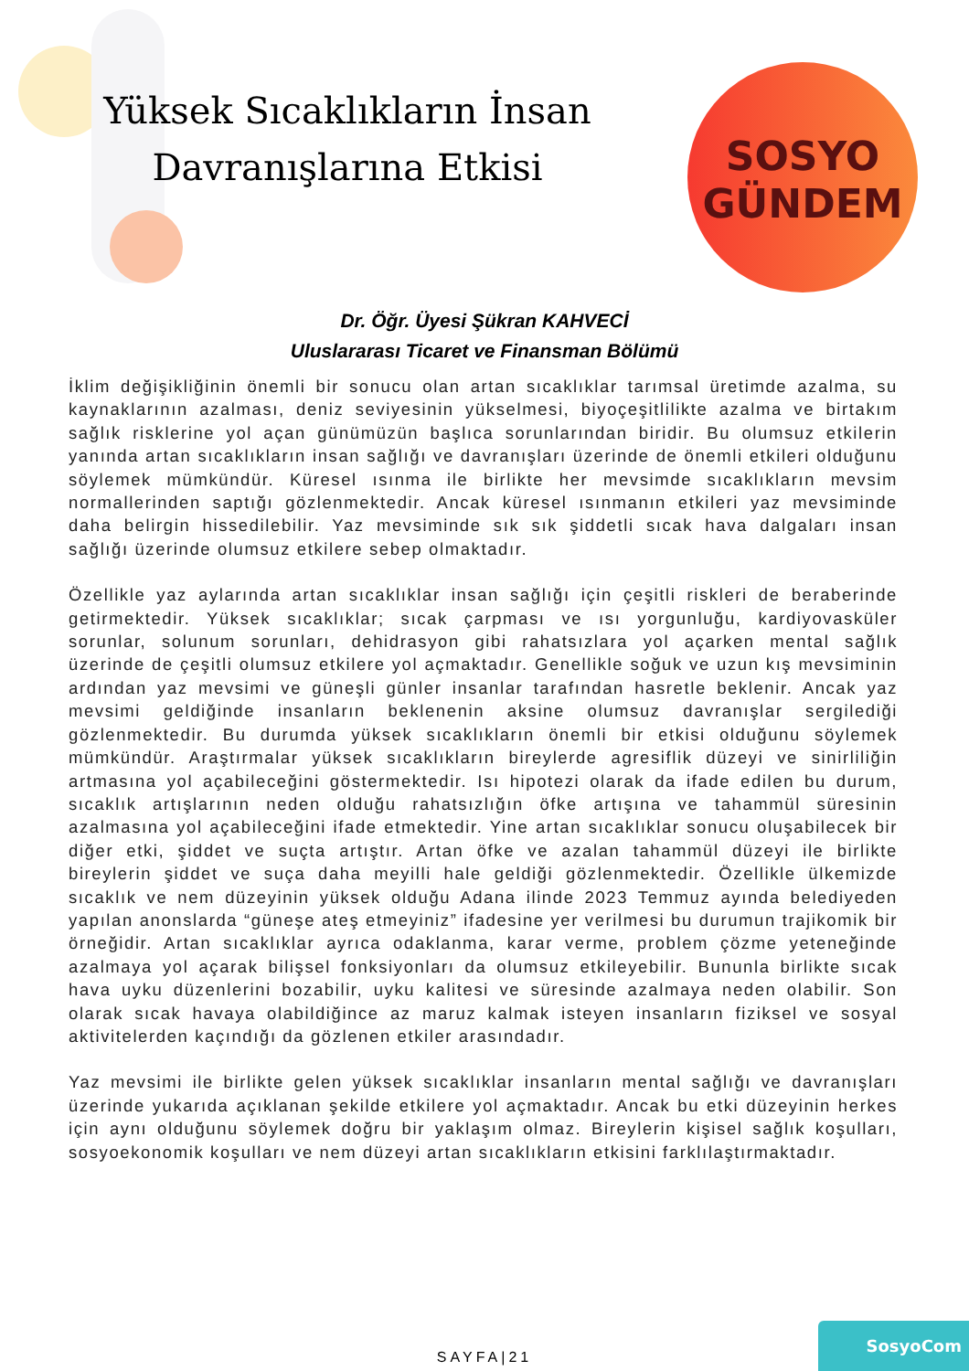Yüksek Sıcaklıkların İnsan Davranışlarına Etkisi
SOSYO
GÜNDEM
Dr. Öğr. Üyesi Şükran KAHVECİ
Uluslararası Ticaret ve Finansman Bölümü
İklim değişikliğinin önemli bir sonucu olan artan sıcaklıklar tarımsal üretimde azalma, su kaynaklarının azalması, deniz seviyesinin yükselmesi, biyoçeşitlilikte azalma ve birtakım sağlık risklerine yol açan günümüzün başlıca sorunlarından biridir. Bu olumsuz etkilerin yanında artan sıcaklıkların insan sağlığı ve davranışları üzerinde de önemli etkileri olduğunu söylemek mümkündür. Küresel ısınma ile birlikte her mevsimde sıcaklıkların mevsim normallerinden saptığı gözlenmektedir. Ancak küresel ısınmanın etkileri yaz mevsiminde daha belirgin hissedilebilir. Yaz mevsiminde sık sık şiddetli sıcak hava dalgaları insan sağlığı üzerinde olumsuz etkilere sebep olmaktadır.
Özellikle yaz aylarında artan sıcaklıklar insan sağlığı için çeşitli riskleri de beraberinde getirmektedir. Yüksek sıcaklıklar; sıcak çarpması ve ısı yorgunluğu, kardiyovasküler sorunlar, solunum sorunları, dehidrasyon gibi rahatsızlara yol açarken mental sağlık üzerinde de çeşitli olumsuz etkilere yol açmaktadır. Genellikle soğuk ve uzun kış mevsiminin ardından yaz mevsimi ve güneşli günler insanlar tarafından hasretle beklenir. Ancak yaz mevsimi geldiğinde insanların beklenenin aksine olumsuz davranışlar sergilediği gözlenmektedir. Bu durumda yüksek sıcaklıkların önemli bir etkisi olduğunu söylemek mümkündür. Araştırmalar yüksek sıcaklıkların bireylerde agresiflik düzeyi ve sinirliliğin artmasına yol açabileceğini göstermektedir. Isı hipotezi olarak da ifade edilen bu durum, sıcaklık artışlarının neden olduğu rahatsızlığın öfke artışına ve tahammül süresinin azalmasına yol açabileceğini ifade etmektedir. Yine artan sıcaklıklar sonucu oluşabilecek bir diğer etki, şiddet ve suçta artıştır. Artan öfke ve azalan tahammül düzeyi ile birlikte bireylerin şiddet ve suça daha meyilli hale geldiği gözlenmektedir. Özellikle ülkemizde sıcaklık ve nem düzeyinin yüksek olduğu Adana ilinde 2023 Temmuz ayında belediyeden yapılan anonslarda “güneşe ateş etmeyiniz” ifadesine yer verilmesi bu durumun trajikomik bir örneğidir. Artan sıcaklıklar ayrıca odaklanma, karar verme, problem çözme yeteneğinde azalmaya yol açarak bilişsel fonksiyonları da olumsuz etkileyebilir. Bununla birlikte sıcak hava uyku düzenlerini bozabilir, uyku kalitesi ve süresinde azalmaya neden olabilir. Son olarak sıcak havaya olabildiğince az maruz kalmak isteyen insanların fiziksel ve sosyal aktivitelerden kaçındığı da gözlenen etkiler arasındadır.
Yaz mevsimi ile birlikte gelen yüksek sıcaklıklar insanların mental sağlığı ve davranışları üzerinde yukarıda açıklanan şekilde etkilere yol açmaktadır. Ancak bu etki düzeyinin herkes için aynı olduğunu söylemek doğru bir yaklaşım olmaz. Bireylerin kişisel sağlık koşulları, sosyoekonomik koşulları ve nem düzeyi artan sıcaklıkların etkisini farklılaştırmaktadır.
SAYFA|21 SosyoCom